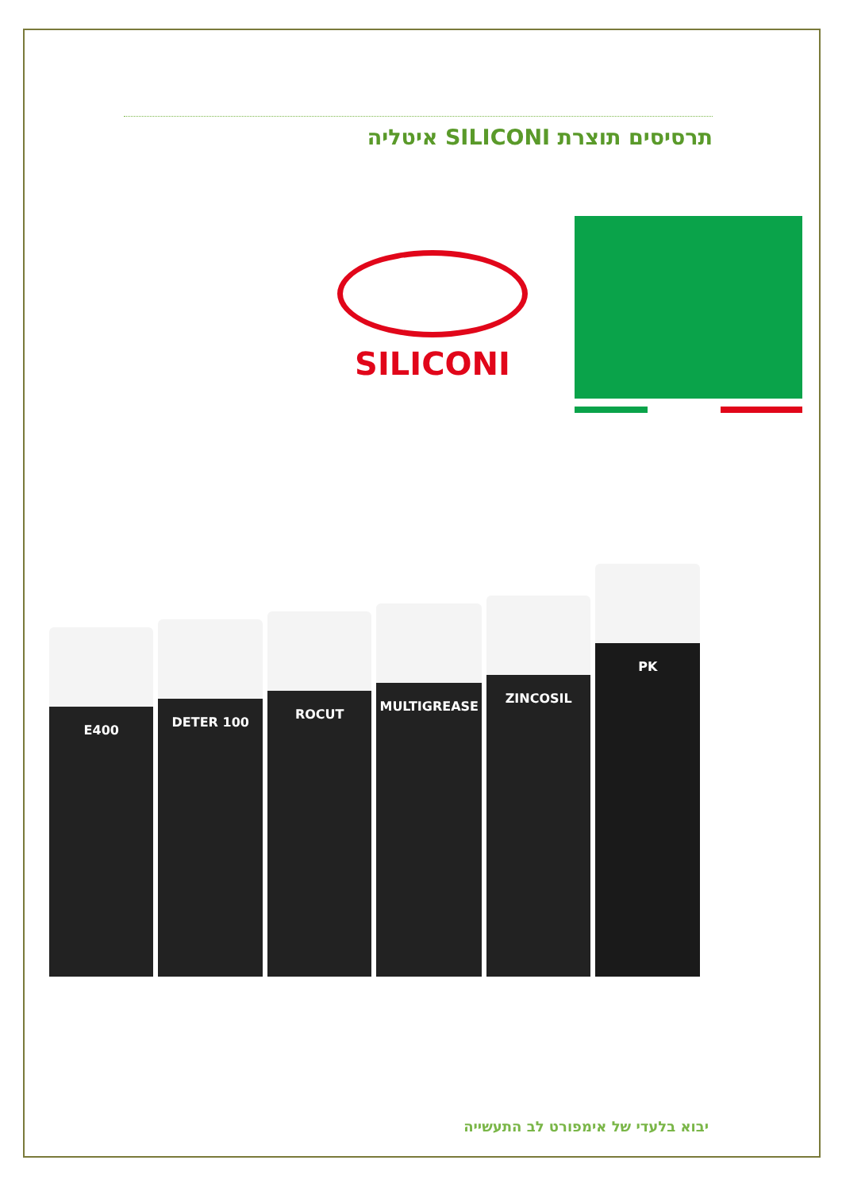תרסיסים תוצרת SILICONI איטליה
SILICONI
E400
DETER 100
ROCUT
MULTIGREASE
ZINCOSIL
PK
יבוא בלעדי של אימפורט לב התעשייה